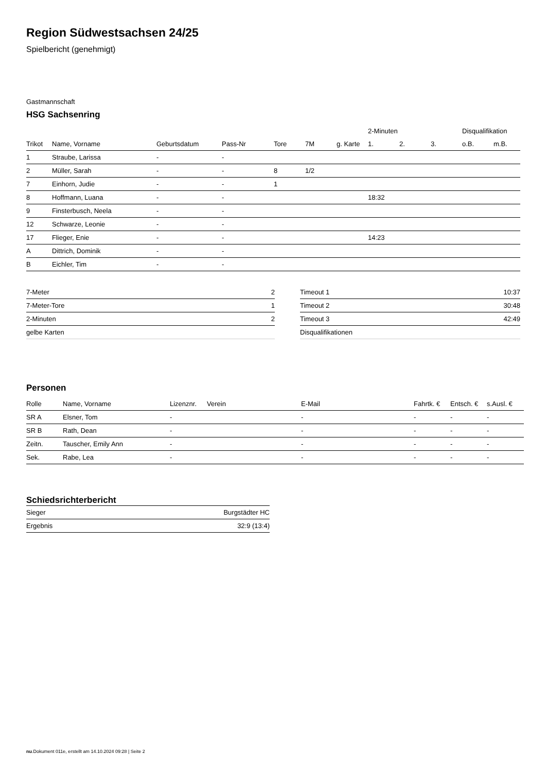Region Südwestsachsen 24/25
Spielbericht (genehmigt)
Gastmannschaft
HSG Sachsenring
| | | | | | | | 2-Minuten | | | Disqualifikation | |
| --- | --- | --- | --- | --- | --- | --- | --- | --- | --- | --- | --- |
| Trikot | Name, Vorname | Geburtsdatum | Pass-Nr | Tore | 7M | g. Karte | 1. | 2. | 3. | o.B. | m.B. |
| 1 | Straube, Larissa | - | - | | | | | | | | |
| 2 | Müller, Sarah | - | - | 8 | 1/2 | | | | | | |
| 7 | Einhorn, Judie | - | - | 1 | | | | | | | |
| 8 | Hoffmann, Luana | - | - | | | | 18:32 | | | | |
| 9 | Finsterbusch, Neela | - | - | | | | | | | | |
| 12 | Schwarze, Leonie | - | - | | | | | | | | |
| 17 | Flieger, Enie | - | - | | | | 14:23 | | | | |
| A | Dittrich, Dominik | - | - | | | | | | | | |
| B | Eichler, Tim | - | - | | | | | | | | |
| 7-Meter | 2 |
| 7-Meter-Tore | 1 |
| 2-Minuten | 2 |
| gelbe Karten | |
| Timeout 1 | 10:37 |
| Timeout 2 | 30:48 |
| Timeout 3 | 42:49 |
| Disqualifikationen | |
Personen
| Rolle | Name, Vorname | Lizenznr. | Verein | E-Mail | Fahrtk. € | Entsch. € | s.Ausl. € |
| --- | --- | --- | --- | --- | --- | --- | --- |
| SR A | Elsner, Tom | - | | - | - | - | - |
| SR B | Rath, Dean | - | | - | - | - | - |
| Zeitn. | Tauscher, Emily Ann | - | | - | - | - | - |
| Sek. | Rabe, Lea | - | | - | - | - | - |
Schiedsrichterbericht
| Sieger | Burgstädter HC |
| Ergebnis | 32:9 (13:4) |
nu.Dokument 011e, erstellt am 14.10.2024 09:28 | Seite 2